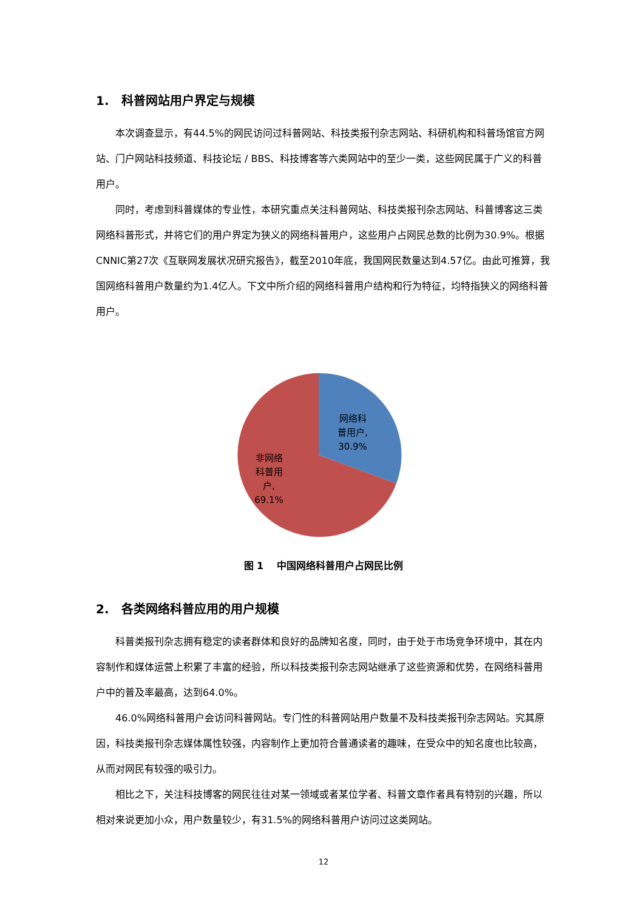1. 科普网站用户界定与规模
本次调查显示，有44.5%的网民访问过科普网站、科技类报刊杂志网站、科研机构和科普场馆官方网站、门户网站科技频道、科技论坛 / BBS、科技博客等六类网站中的至少一类，这些网民属于广义的科普用户。
同时，考虑到科普媒体的专业性，本研究重点关注科普网站、科技类报刊杂志网站、科普博客这三类网络科普形式，并将它们的用户界定为狭义的网络科普用户，这些用户占网民总数的比例为30.9%。根据CNNIC第27次《互联网发展状况研究报告》，截至2010年底，我国网民数量达到4.57亿。由此可推算，我国网络科普用户数量约为1.4亿人。下文中所介绍的网络科普用户结构和行为特征，均特指狭义的网络科普用户。
网络科
普用户,
30.9%
非网络
科普用
户,
69.1%
图 1 中国网络科普用户占网民比例
2. 各类网络科普应用的用户规模
科普类报刊杂志拥有稳定的读者群体和良好的品牌知名度，同时，由于处于市场竞争环境中，其在内容制作和媒体运营上积累了丰富的经验，所以科技类报刊杂志网站继承了这些资源和优势，在网络科普用户中的普及率最高，达到64.0%。
46.0%网络科普用户会访问科普网站。专门性的科普网站用户数量不及科技类报刊杂志网站。究其原因，科技类报刊杂志媒体属性较强，内容制作上更加符合普通读者的趣味，在受众中的知名度也比较高，从而对网民有较强的吸引力。
相比之下，关注科技博客的网民往往对某一领域或者某位学者、科普文章作者具有特别的兴趣，所以相对来说更加小众，用户数量较少，有31.5%的网络科普用户访问过这类网站。
12